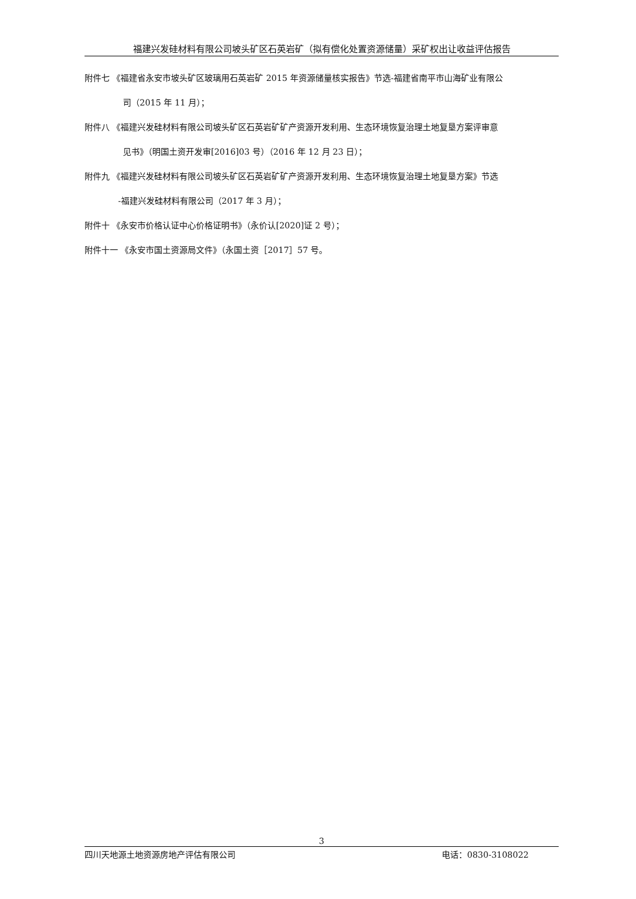福建兴发硅材料有限公司坡头矿区石英岩矿（拟有偿化处置资源储量）采矿权出让收益评估报告
附件七 《福建省永安市坡头矿区玻璃用石英岩矿 2015 年资源储量核实报告》节选-福建省南平市山海矿业有限公
司（2015 年 11 月）；
附件八 《福建兴发硅材料有限公司坡头矿区石英岩矿矿产资源开发利用、生态环境恢复治理土地复垦方案评审意
见书》（明国土资开发审[2016]03 号）（2016 年 12 月 23 日）；
附件九 《福建兴发硅材料有限公司坡头矿区石英岩矿矿产资源开发利用、生态环境恢复治理土地复垦方案》节选
-福建兴发硅材料有限公司（2017 年 3 月）；
附件十 《永安市价格认证中心价格证明书》（永价认[2020]证 2 号）；
附件十一 《永安市国土资源局文件》（永国土资［2017］57 号。
3
四川天地源土地资源房地产评估有限公司 电话：0830-3108022